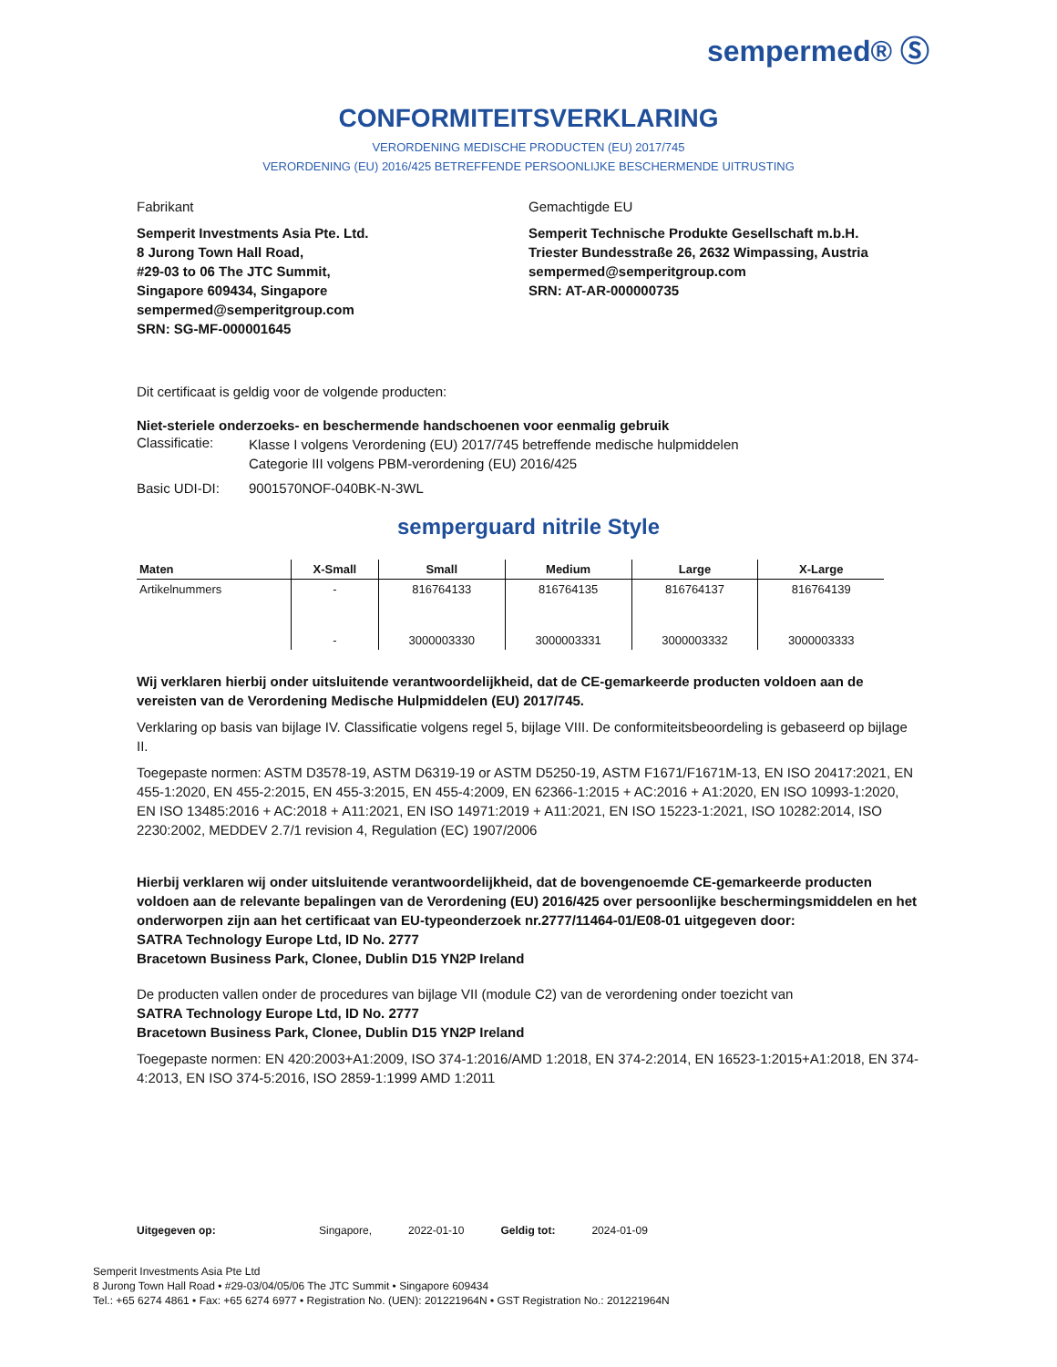sempermed® Ⓢ
CONFORMITEITSVERKLARING
VERORDENING MEDISCHE PRODUCTEN (EU) 2017/745
VERORDENING (EU) 2016/425 BETREFFENDE PERSOONLIJKE BESCHERMENDE UITRUSTING
Fabrikant
Semperit Investments Asia Pte. Ltd.
8 Jurong Town Hall Road,
#29-03 to 06 The JTC Summit,
Singapore 609434, Singapore
sempermed@semperitgroup.com
SRN: SG-MF-000001645
Gemachtigde EU
Semperit Technische Produkte Gesellschaft m.b.H.
Triester Bundesstraße 26, 2632 Wimpassing, Austria
sempermed@semperitgroup.com
SRN: AT-AR-000000735
Dit certificaat is geldig voor de volgende producten:
Niet-steriele onderzoeks- en beschermende handschoenen voor eenmalig gebruik
Classificatie:
Klasse I volgens Verordening (EU) 2017/745 betreffende medische hulpmiddelen
Categorie III volgens PBM-verordening (EU) 2016/425
Basic UDI-DI: 9001570NOF-040BK-N-3WL
semperguard nitrile Style
| Maten | X-Small | Small | Medium | Large | X-Large |
| --- | --- | --- | --- | --- | --- |
| Artikelnummers | - | 816764133 | 816764135 | 816764137 | 816764139 |
| | - | 3000003330 | 3000003331 | 3000003332 | 3000003333 |
Wij verklaren hierbij onder uitsluitende verantwoordelijkheid, dat de CE-gemarkeerde producten voldoen aan de vereisten van de Verordening Medische Hulpmiddelen (EU) 2017/745.
Verklaring op basis van bijlage IV. Classificatie volgens regel 5, bijlage VIII. De conformiteitsbeoordeling is gebaseerd op bijlage II.
Toegepaste normen: ASTM D3578-19, ASTM D6319-19 or ASTM D5250-19, ASTM F1671/F1671M-13, EN ISO 20417:2021, EN 455-1:2020, EN 455-2:2015, EN 455-3:2015, EN 455-4:2009, EN 62366-1:2015 + AC:2016 + A1:2020, EN ISO 10993-1:2020, EN ISO 13485:2016 + AC:2018 + A11:2021, EN ISO 14971:2019 + A11:2021, EN ISO 15223-1:2021, ISO 10282:2014, ISO 2230:2002, MEDDEV 2.7/1 revision 4, Regulation (EC) 1907/2006
Hierbij verklaren wij onder uitsluitende verantwoordelijkheid, dat de bovengenoemde CE-gemarkeerde producten voldoen aan de relevante bepalingen van de Verordening (EU) 2016/425 over persoonlijke beschermingsmiddelen en het onderworpen zijn aan het certificaat van EU-typeonderzoek nr.2777/11464-01/E08-01 uitgegeven door:
SATRA Technology Europe Ltd, ID No. 2777
Bracetown Business Park, Clonee, Dublin D15 YN2P Ireland
De producten vallen onder de procedures van bijlage VII (module C2) van de verordening onder toezicht van
SATRA Technology Europe Ltd, ID No. 2777
Bracetown Business Park, Clonee, Dublin D15 YN2P Ireland
Toegepaste normen: EN 420:2003+A1:2009, ISO 374-1:2016/AMD 1:2018, EN 374-2:2014, EN 16523-1:2015+A1:2018, EN 374-4:2013, EN ISO 374-5:2016, ISO 2859-1:1999 AMD 1:2011
Uitgegeven op: Singapore, 2022-01-10 Geldig tot: 2024-01-09
Semperit Investments Asia Pte Ltd
8 Jurong Town Hall Road • #29-03/04/05/06 The JTC Summit • Singapore 609434
Tel.: +65 6274 4861 • Fax: +65 6274 6977 • Registration No. (UEN): 201221964N • GST Registration No.: 201221964N